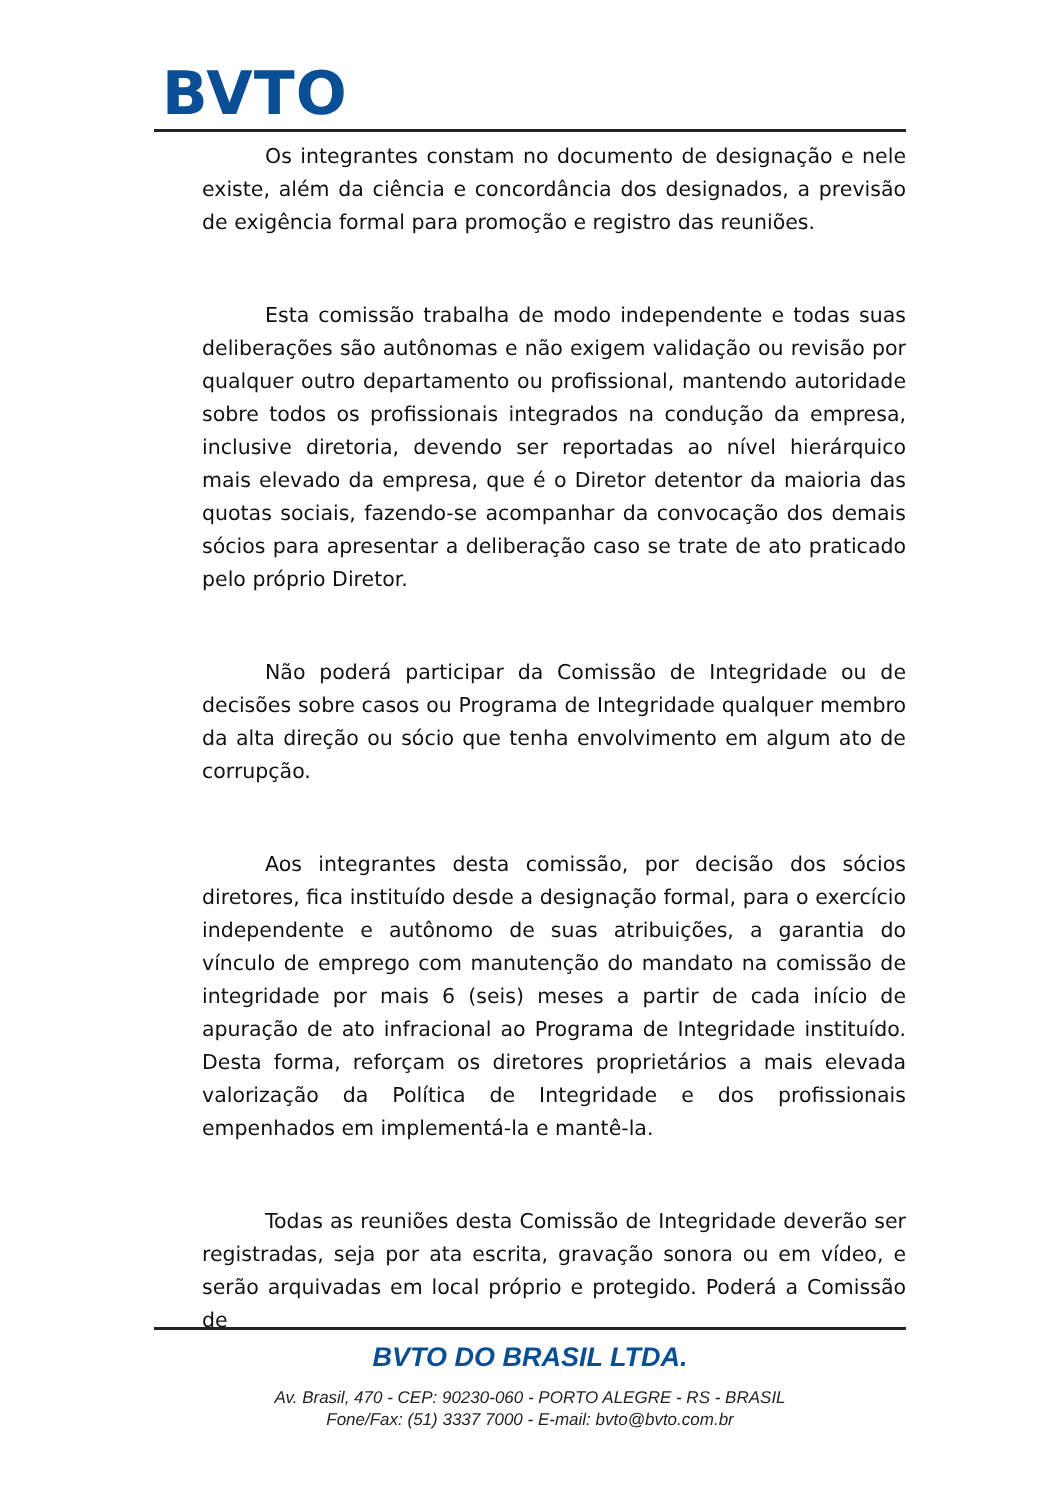BVTO
Os integrantes constam no documento de designação e nele existe, além da ciência e concordância dos designados, a previsão de exigência formal para promoção e registro das reuniões.
Esta comissão trabalha de modo independente e todas suas deliberações são autônomas e não exigem validação ou revisão por qualquer outro departamento ou profissional, mantendo autoridade sobre todos os profissionais integrados na condução da empresa, inclusive diretoria, devendo ser reportadas ao nível hierárquico mais elevado da empresa, que é o Diretor detentor da maioria das quotas sociais, fazendo-se acompanhar da convocação dos demais sócios para apresentar a deliberação caso se trate de ato praticado pelo próprio Diretor.
Não poderá participar da Comissão de Integridade ou de decisões sobre casos ou Programa de Integridade qualquer membro da alta direção ou sócio que tenha envolvimento em algum ato de corrupção.
Aos integrantes desta comissão, por decisão dos sócios diretores, fica instituído desde a designação formal, para o exercício independente e autônomo de suas atribuições, a garantia do vínculo de emprego com manutenção do mandato na comissão de integridade por mais 6 (seis) meses a partir de cada início de apuração de ato infracional ao Programa de Integridade instituído. Desta forma, reforçam os diretores proprietários a mais elevada valorização da Política de Integridade e dos profissionais empenhados em implementá-la e mantê-la.
Todas as reuniões desta Comissão de Integridade deverão ser registradas, seja por ata escrita, gravação sonora ou em vídeo, e serão arquivadas em local próprio e protegido. Poderá a Comissão de
BVTO DO BRASIL LTDA.
Av. Brasil, 470 - CEP: 90230-060 - PORTO ALEGRE - RS - BRASIL
Fone/Fax: (51) 3337 7000 - E-mail: bvto@bvto.com.br